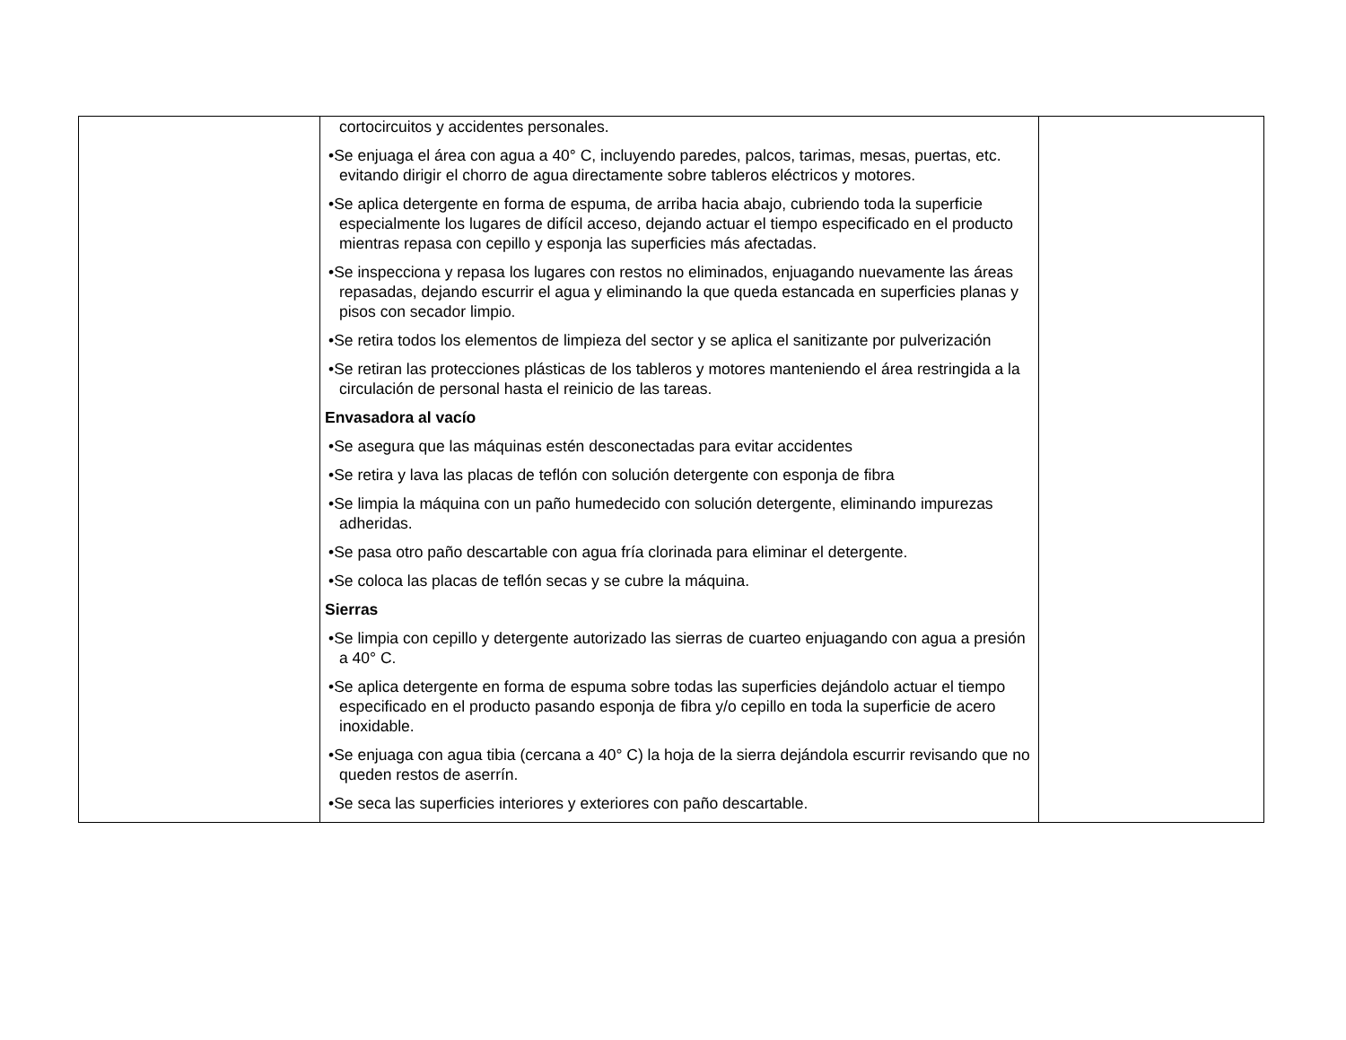| | cortocircuitos y accidentes personales. •Se enjuaga el área con agua a 40° C, incluyendo paredes, palcos, tarimas, mesas, puertas, etc. evitando dirigir el chorro de agua directamente sobre tableros eléctricos y motores. •Se aplica detergente en forma de espuma, de arriba hacia abajo, cubriendo toda la superficie especialmente los lugares de difícil acceso, dejando actuar el tiempo especificado en el producto mientras repasa con cepillo y esponja las superficies más afectadas. •Se inspecciona y repasa los lugares con restos no eliminados, enjuagando nuevamente las áreas repasadas, dejando escurrir el agua y eliminando la que queda estancada en superficies planas y pisos con secador limpio. •Se retira todos los elementos de limpieza del sector y se aplica el sanitizante por pulverización •Se retiran las protecciones plásticas de los tableros y motores manteniendo el área restringida a la circulación de personal hasta el reinicio de las tareas. Envasadora al vacío •Se asegura que las máquinas estén desconectadas para evitar accidentes •Se retira y lava las placas de teflón con solución detergente con esponja de fibra •Se limpia la máquina con un paño humedecido con solución detergente, eliminando impurezas adheridas. •Se pasa otro paño descartable con agua fría clorinada para eliminar el detergente. •Se coloca las placas de teflón secas y se cubre la máquina. Sierras •Se limpia con cepillo y detergente autorizado las sierras de cuarteo enjuagando con agua a presión a 40° C. •Se aplica detergente en forma de espuma sobre todas las superficies dejándolo actuar el tiempo especificado en el producto pasando esponja de fibra y/o cepillo en toda la superficie de acero inoxidable. •Se enjuaga con agua tibia (cercana a 40° C) la hoja de la sierra dejándola escurrir revisando que no queden restos de aserrín. •Se seca las superficies interiores y exteriores con paño descartable. | |